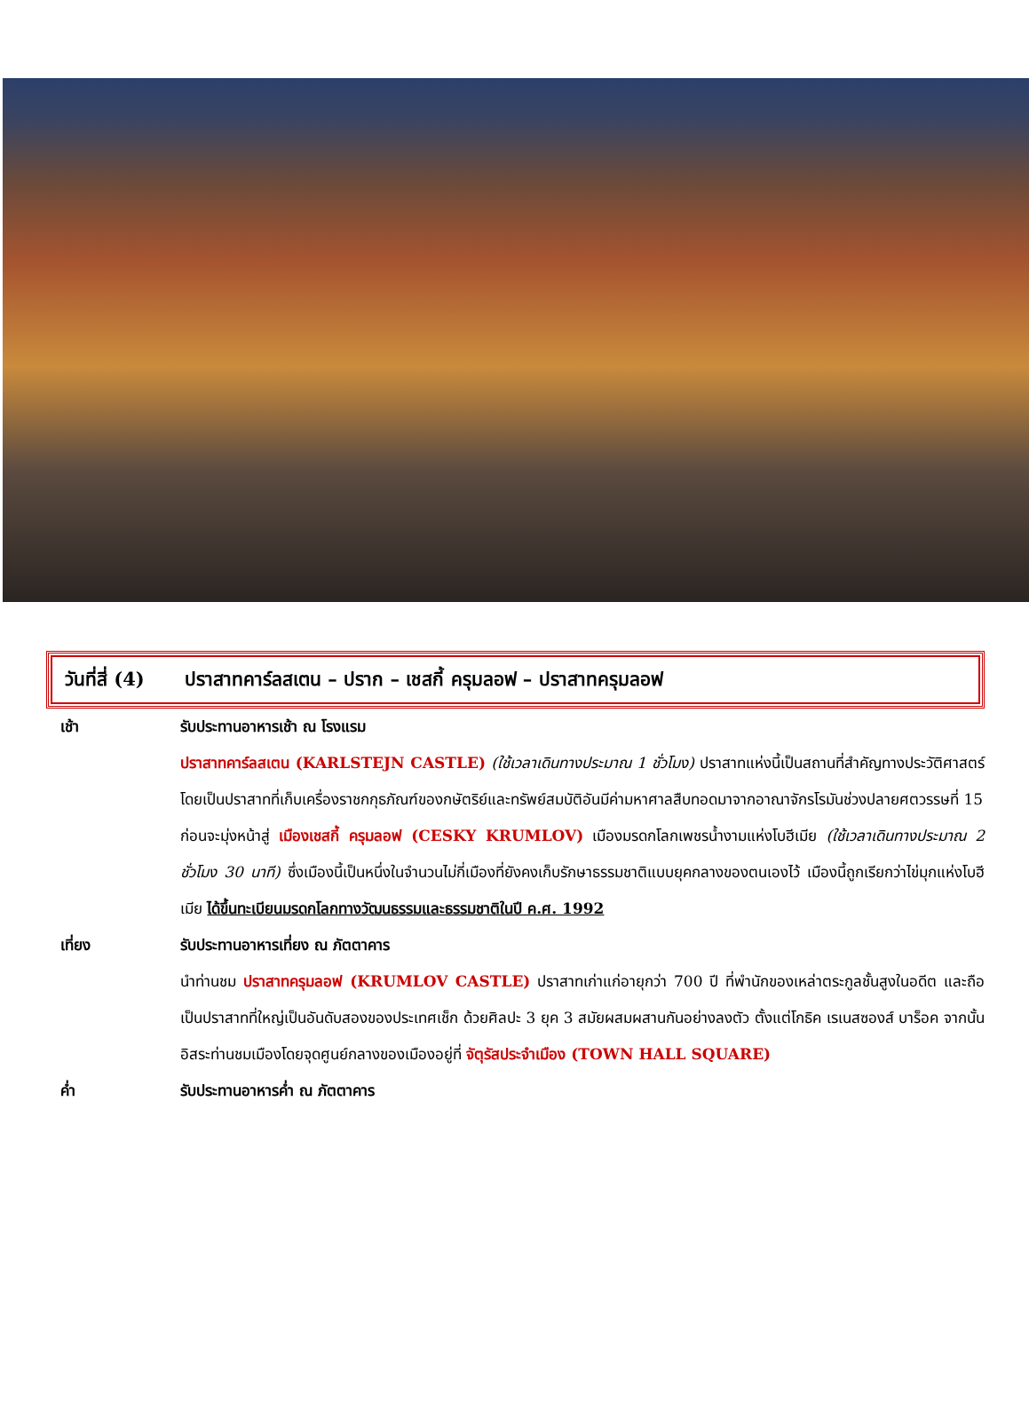วันที่สี่ (4)
ปราสาทคาร์ลสเตน – ปราก – เชสกี้ ครุมลอฟ – ปราสาทครุมลอฟ
เช้า รับประทานอาหารเช้า ณ โรงแรม
ปราสาทคาร์ลสเตน (KARLSTEJN CASTLE) (ใช้เวลาเดินทางประมาณ 1 ชั่วโมง) ปราสาทแห่งนี้เป็นสถานที่สำคัญทางประวัติศาสตร์ โดยเป็นปราสาทที่เก็บเครื่องราชกกุธภัณฑ์ของกษัตริย์และทรัพย์สมบัติอันมีค่ามหาศาลสืบทอดมาจากอาณาจักรโรมันช่วงปลายศตวรรษที่ 15
ก่อนจะมุ่งหน้าสู่ เมืองเชสกี้ ครุมลอฟ (CESKY KRUMLOV) เมืองมรดกโลกเพชรน้ำงามแห่งโบฮีเมีย (ใช้เวลาเดินทางประมาณ 2 ชั่วโมง 30 นาที) ซึ่งเมืองนี้เป็นหนึ่งในจำนวนไม่กี่เมืองที่ยังคงเก็บรักษาธรรมชาติแบบยุคกลางของตนเองไว้ เมืองนี้ถูกเรียกว่าไข่มุกแห่งโบฮีเมีย ได้ขึ้นทะเบียนมรดกโลกทางวัฒนธรรมและธรรมชาติในปี ค.ศ. 1992
เที่ยง รับประทานอาหารเที่ยง ณ ภัตตาคาร
นำท่านชม ปราสาทครุมลอฟ (KRUMLOV CASTLE) ปราสาทเก่าแก่อายุกว่า 700 ปี ที่พำนักของเหล่าตระกูลชั้นสูงในอดีต และถือเป็นปราสาทที่ใหญ่เป็นอันดับสองของประเทศเช็ก ด้วยศิลปะ 3 ยุค 3 สมัยผสมผสานกันอย่างลงตัว ตั้งแต่โกธิค เรเนสซองส์ บาร็อค จากนั้นอิสระท่านชมเมืองโดยจุดศูนย์กลางของเมืองอยู่ที่ จัตุรัสประจำเมือง (TOWN HALL SQUARE)
ค่ำ รับประทานอาหารค่ำ ณ ภัตตาคาร